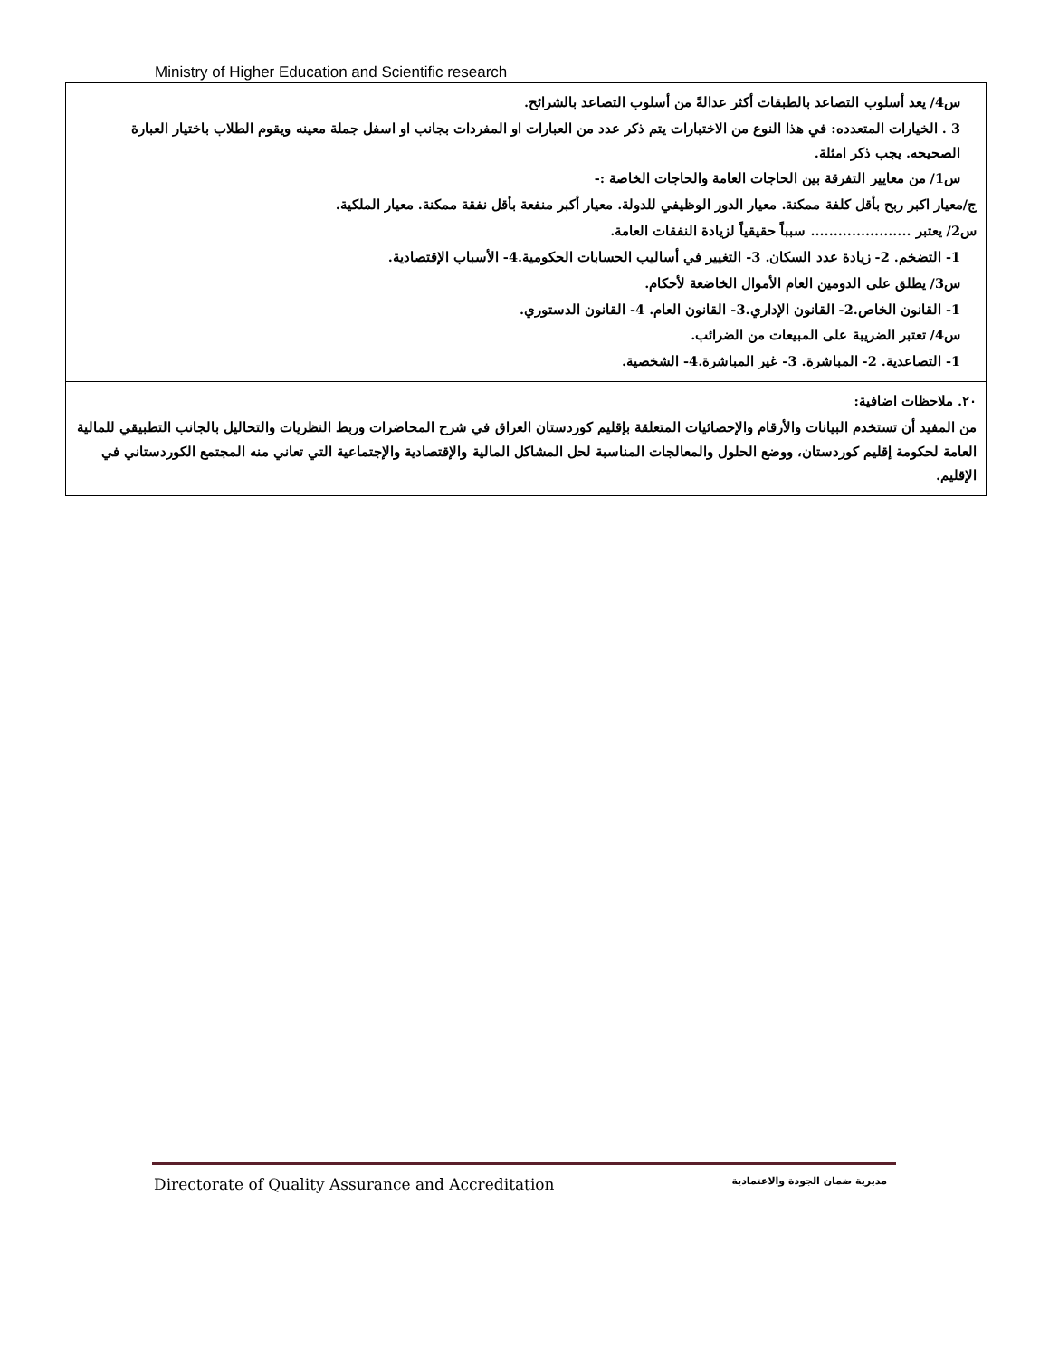Ministry of Higher Education and Scientific research
| س4/ يعد أسلوب التصاعد بالطبقات أكثر عدالةً من أسلوب التصاعد بالشرائح. 3 . الخيارات المتعدده: في هذا النوع من الاختبارات يتم ذكر عدد من العبارات او المفردات بجانب او اسفل جملة معينه ويقوم الطلاب باختيار العبارة الصحيحه. يجب ذكر امثلة. س1/ من معايير التفرقة بين الحاجات العامة والحاجات الخاصة :- ج/معيار اكبر ربح بأقل كلفة ممكنة. معيار الدور الوظيفي للدولة. معيار أكبر منفعة بأقل نفقة ممكنة. معيار الملكية. س2/ يعتبر ...................... سبباً حقيقياً لزيادة النفقات العامة. 1- التضخم. 2- زيادة عدد السكان. 3- التغيير في أساليب الحسابات الحكومية.4- الأسباب الإقتصادية. س3/ يطلق على الدومين العام الأموال الخاضعة لأحكام. 1- القانون الخاص.2- القانون الإداري.3- القانون العام. 4- القانون الدستوري. س4/ تعتبر الضريبة على المبيعات من الضرائب. 1- التصاعدية. 2- المباشرة. 3- غير المباشرة.4- الشخصية. |
| ٢٠. ملاحظات اضافية: من المفيد أن تستخدم البيانات والأرقام والإحصائيات المتعلقة بإقليم كوردستان العراق في شرح المحاضرات وربط النظريات والتحاليل بالجانب التطبيقي للمالية العامة لحكومة إقليم كوردستان، ووضع الحلول والمعالجات المناسبة لحل المشاكل المالية والإقتصادية والإجتماعية التي تعاني منه المجتمع الكوردستاني في الإقليم. |
Directorate of Quality Assurance and Accreditation مديرية ضمان الجودة والاعتمادية